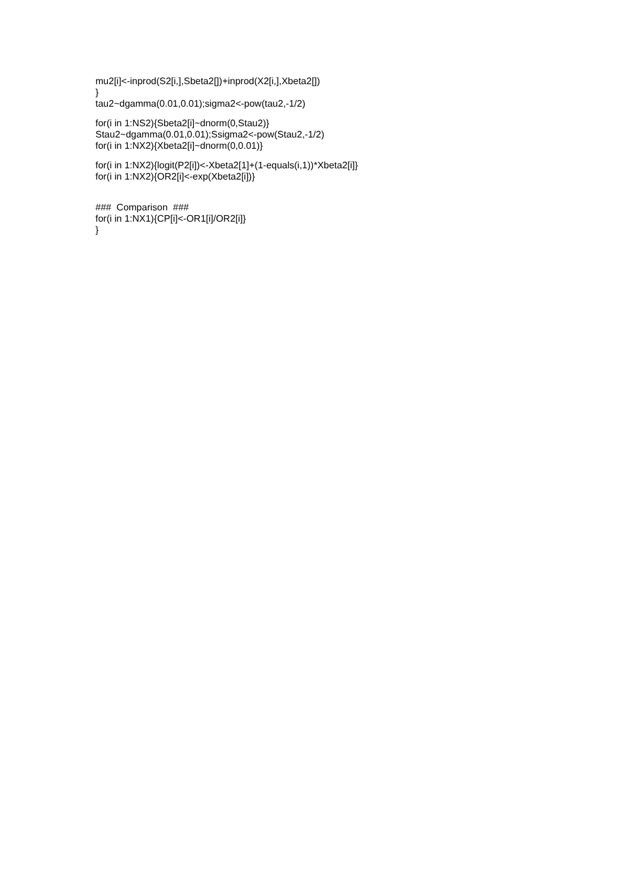mu2[i]<-inprod(S2[i,],Sbeta2[])+inprod(X2[i,],Xbeta2[])
}
tau2~dgamma(0.01,0.01);sigma2<-pow(tau2,-1/2)
for(i in 1:NS2){Sbeta2[i]~dnorm(0,Stau2)}
Stau2~dgamma(0.01,0.01);Ssigma2<-pow(Stau2,-1/2)
for(i in 1:NX2){Xbeta2[i]~dnorm(0,0.01)}
for(i in 1:NX2){logit(P2[i])<-Xbeta2[1]+(1-equals(i,1))*Xbeta2[i]}
for(i in 1:NX2){OR2[i]<-exp(Xbeta2[i])}
### Comparison ###
for(i in 1:NX1){CP[i]<-OR1[i]/OR2[i]}
}